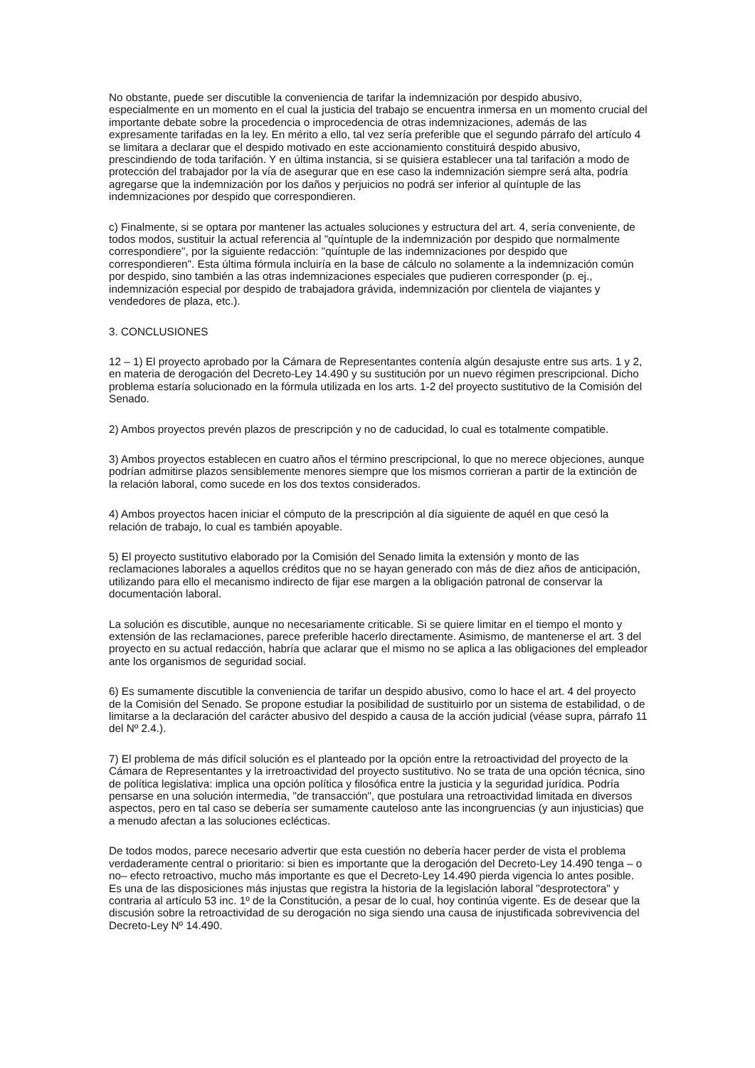No obstante, puede ser discutible la conveniencia de tarifar la indemnización por despido abusivo, especialmente en un momento en el cual la justicia del trabajo se encuentra inmersa en un momento crucial del importante debate sobre la procedencia o improcedencia de otras indemnizaciones, además de las expresamente tarifadas en la ley. En mérito a ello, tal vez sería preferible que el segundo párrafo del artículo 4 se limitara a declarar que el despido motivado en este accionamiento constituirá despido abusivo, prescindiendo de toda tarifación. Y en última instancia, si se quisiera establecer una tal tarifación a modo de protección del trabajador por la vía de asegurar que en ese caso la indemnización siempre será alta, podría agregarse que la indemnización por los daños y perjuicios no podrá ser inferior al quíntuple de las indemnizaciones por despido que correspondieren.
c) Finalmente, si se optara por mantener las actuales soluciones y estructura del art. 4, sería conveniente, de todos modos, sustituir la actual referencia al "quíntuple de la indemnización por despido que normalmente correspondiere", por la siguiente redacción: "quíntuple de las indemnizaciones por despido que correspondieren". Esta última fórmula incluiría en la base de cálculo no solamente a la indemnización común por despido, sino también a las otras indemnizaciones especiales que pudieren corresponder (p. ej., indemnización especial por despido de trabajadora grávida, indemnización por clientela de viajantes y vendedores de plaza, etc.).
3. CONCLUSIONES
12 – 1) El proyecto aprobado por la Cámara de Representantes contenía algún desajuste entre sus arts. 1 y 2, en materia de derogación del Decreto-Ley 14.490 y su sustitución por un nuevo régimen prescripcional. Dicho problema estaría solucionado en la fórmula utilizada en los arts. 1-2 del proyecto sustitutivo de la Comisión del Senado.
2) Ambos proyectos prevén plazos de prescripción y no de caducidad, lo cual es totalmente compatible.
3) Ambos proyectos establecen en cuatro años el término prescripcional, lo que no merece objeciones, aunque podrían admitirse plazos sensiblemente menores siempre que los mismos corrieran a partir de la extinción de la relación laboral, como sucede en los dos textos considerados.
4) Ambos proyectos hacen iniciar el cómputo de la prescripción al día siguiente de aquél en que cesó la relación de trabajo, lo cual es también apoyable.
5) El proyecto sustitutivo elaborado por la Comisión del Senado limita la extensión y monto de las reclamaciones laborales a aquellos créditos que no se hayan generado con más de diez años de anticipación, utilizando para ello el mecanismo indirecto de fijar ese margen a la obligación patronal de conservar la documentación laboral.
La solución es discutible, aunque no necesariamente criticable. Si se quiere limitar en el tiempo el monto y extensión de las reclamaciones, parece preferible hacerlo directamente. Asimismo, de mantenerse el art. 3 del proyecto en su actual redacción, habría que aclarar que el mismo no se aplica a las obligaciones del empleador ante los organismos de seguridad social.
6) Es sumamente discutible la conveniencia de tarifar un despido abusivo, como lo hace el art. 4 del proyecto de la Comisión del Senado. Se propone estudiar la posibilidad de sustituirlo por un sistema de estabilidad, o de limitarse a la declaración del carácter abusivo del despido a causa de la acción judicial (véase supra, párrafo 11 del Nº 2.4.).
7) El problema de más difícil solución es el planteado por la opción entre la retroactividad del proyecto de la Cámara de Representantes y la irretroactividad del proyecto sustitutivo. No se trata de una opción técnica, sino de política legislativa: implica una opción política y filosófica entre la justicia y la seguridad jurídica. Podría pensarse en una solución intermedia, "de transacción", que postulara una retroactividad limitada en diversos aspectos, pero en tal caso se debería ser sumamente cauteloso ante las incongruencias (y aun injusticias) que a menudo afectan a las soluciones eclécticas.
De todos modos, parece necesario advertir que esta cuestión no debería hacer perder de vista el problema verdaderamente central o prioritario: si bien es importante que la derogación del Decreto-Ley 14.490 tenga – o no– efecto retroactivo, mucho más importante es que el Decreto-Ley 14.490 pierda vigencia lo antes posible. Es una de las disposiciones más injustas que registra la historia de la legislación laboral "desprotectora" y contraria al artículo 53 inc. 1º de la Constitución, a pesar de lo cual, hoy continúa vigente. Es de desear que la discusión sobre la retroactividad de su derogación no siga siendo una causa de injustificada sobrevivencia del Decreto-Ley Nº 14.490.